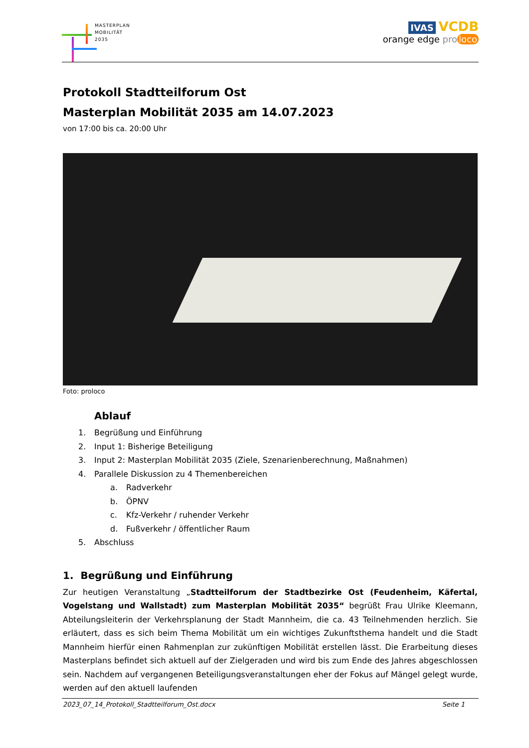MASTERPLAN
MOBILITÄT
2035
IVAS VCDB
orange edge pro loco
Protokoll Stadtteilforum Ost
Masterplan Mobilität 2035 am 14.07.2023
von 17:00 bis ca. 20:00 Uhr
Foto: proloco
Ablauf
1. Begrüßung und Einführung
2. Input 1: Bisherige Beteiligung
3. Input 2: Masterplan Mobilität 2035 (Ziele, Szenarienberechnung, Maßnahmen)
4. Parallele Diskussion zu 4 Themenbereichen
a. Radverkehr
b. ÖPNV
c. Kfz-Verkehr / ruhender Verkehr
d. Fußverkehr / öffentlicher Raum
5. Abschluss
1. Begrüßung und Einführung
Zur heutigen Veranstaltung „Stadtteilforum der Stadtbezirke Ost (Feudenheim, Käfertal, Vogelstang und Wallstadt) zum Masterplan Mobilität 2035“ begrüßt Frau Ulrike Kleemann, Abteilungsleiterin der Verkehrsplanung der Stadt Mannheim, die ca. 43 Teilnehmenden herzlich. Sie erläutert, dass es sich beim Thema Mobilität um ein wichtiges Zukunftsthema handelt und die Stadt Mannheim hierfür einen Rahmenplan zur zukünftigen Mobilität erstellen lässt. Die Erarbeitung dieses Masterplans befindet sich aktuell auf der Zielgeraden und wird bis zum Ende des Jahres abgeschlossen sein. Nachdem auf vergangenen Beteiligungsveranstaltungen eher der Fokus auf Mängel gelegt wurde, werden auf den aktuell laufenden
2023_07_14_Protokoll_Stadtteilforum_Ost.docx Seite 1